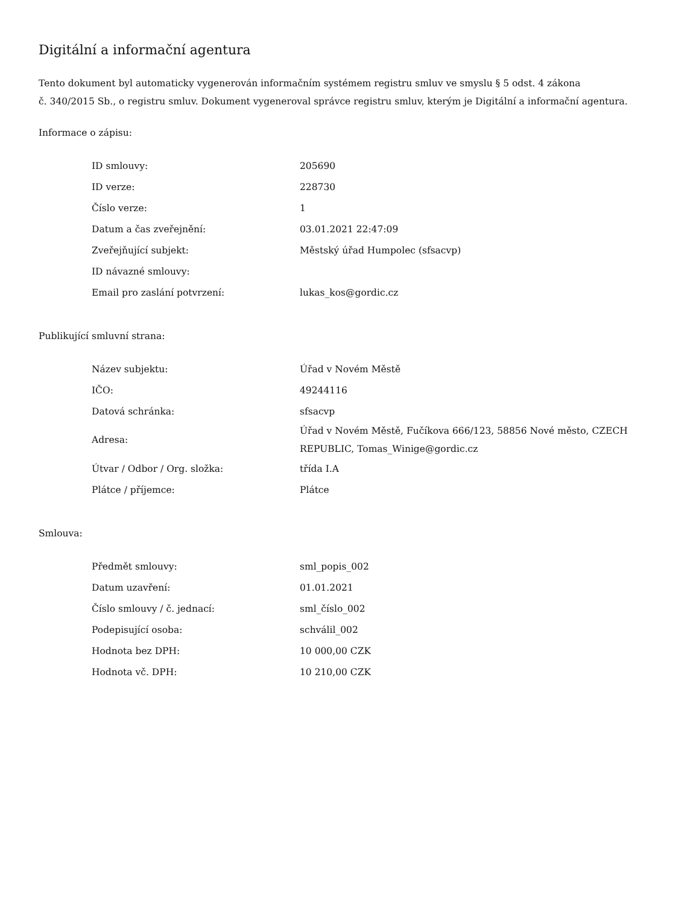Digitální a informační agentura
Tento dokument byl automaticky vygenerován informačním systémem registru smluv ve smyslu § 5 odst. 4 zákona
č. 340/2015 Sb., o registru smluv. Dokument vygeneroval správce registru smluv, kterým je Digitální a informační agentura.
Informace o zápisu:
| ID smlouvy: | 205690 |
| ID verze: | 228730 |
| Číslo verze: | 1 |
| Datum a čas zveřejnění: | 03.01.2021 22:47:09 |
| Zveřejňující subjekt: | Městský úřad Humpolec (sfsacvp) |
| ID návazné smlouvy: | |
| Email pro zaslání potvrzení: | lukas_kos@gordic.cz |
Publikující smluvní strana:
| Název subjektu: | Úřad v Novém Městě |
| IČO: | 49244116 |
| Datová schránka: | sfsacvp |
| Adresa: | Úřad v Novém Městě, Fučíkova 666/123, 58856 Nové město, CZECH REPUBLIC, Tomas_Winige@gordic.cz |
| Útvar / Odbor / Org. složka: | třída I.A |
| Plátce / příjemce: | Plátce |
Smlouva:
| Předmět smlouvy: | sml_popis_002 |
| Datum uzavření: | 01.01.2021 |
| Číslo smlouvy / č. jednací: | sml_číslo_002 |
| Podepisující osoba: | schválil_002 |
| Hodnota bez DPH: | 10 000,00 CZK |
| Hodnota vč. DPH: | 10 210,00 CZK |